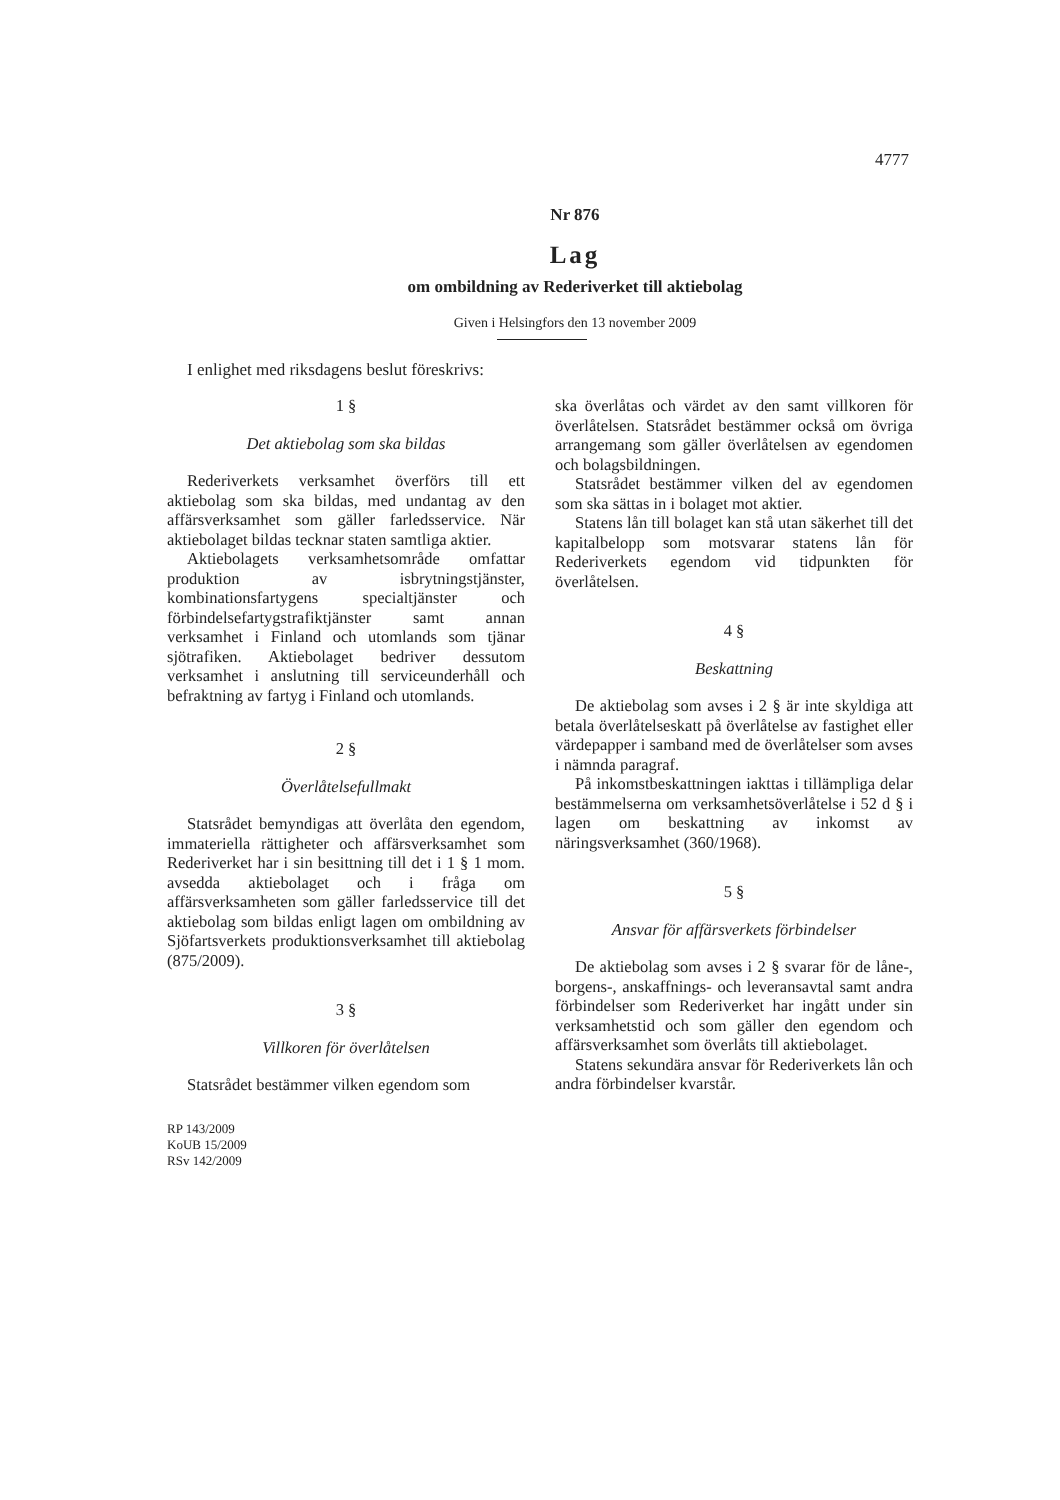4777
Nr 876
Lag
om ombildning av Rederiverket till aktiebolag
Given i Helsingfors den 13 november 2009
I enlighet med riksdagens beslut föreskrivs:
1 §
Det aktiebolag som ska bildas
Rederiverkets verksamhet överförs till ett aktiebolag som ska bildas, med undantag av den affärsverksamhet som gäller farledsservice. När aktiebolaget bildas tecknar staten samtliga aktier.
Aktiebolagets verksamhetsområde omfattar produktion av isbrytningstjänster, kombinationsfartygens specialtjänster och förbindelsefartygstrafiktjänster samt annan verksamhet i Finland och utomlands som tjänar sjötrafiken. Aktiebolaget bedriver dessutom verksamhet i anslutning till serviceunderhåll och befraktning av fartyg i Finland och utomlands.
2 §
Överlåtelsefullmakt
Statsrådet bemyndigas att överlåta den egendom, immateriella rättigheter och affärsverksamhet som Rederiverket har i sin besittning till det i 1 § 1 mom. avsedda aktiebolaget och i fråga om affärsverksamheten som gäller farledsservice till det aktiebolag som bildas enligt lagen om ombildning av Sjöfartsverkets produktionsverksamhet till aktiebolag (875/2009).
3 §
Villkoren för överlåtelsen
Statsrådet bestämmer vilken egendom som
RP 143/2009
KoUB 15/2009
RSv 142/2009
ska överlåtas och värdet av den samt villkoren för överlåtelsen. Statsrådet bestämmer också om övriga arrangemang som gäller överlåtelsen av egendomen och bolagsbildningen.
Statsrådet bestämmer vilken del av egendomen som ska sättas in i bolaget mot aktier.
Statens lån till bolaget kan stå utan säkerhet till det kapitalbelopp som motsvarar statens lån för Rederiverkets egendom vid tidpunkten för överlåtelsen.
4 §
Beskattning
De aktiebolag som avses i 2 § är inte skyldiga att betala överlåtelseskatt på överlåtelse av fastighet eller värdepapper i samband med de överlåtelser som avses i nämnda paragraf.
På inkomstbeskattningen iakttas i tillämpliga delar bestämmelserna om verksamhetsöverlåtelse i 52 d § i lagen om beskattning av inkomst av näringsverksamhet (360/1968).
5 §
Ansvar för affärsverkets förbindelser
De aktiebolag som avses i 2 § svarar för de låne-, borgens-, anskaffnings- och leveransavtal samt andra förbindelser som Rederiverket har ingått under sin verksamhetstid och som gäller den egendom och affärsverksamhet som överlåts till aktiebolaget.
Statens sekundära ansvar för Rederiverkets lån och andra förbindelser kvarstår.